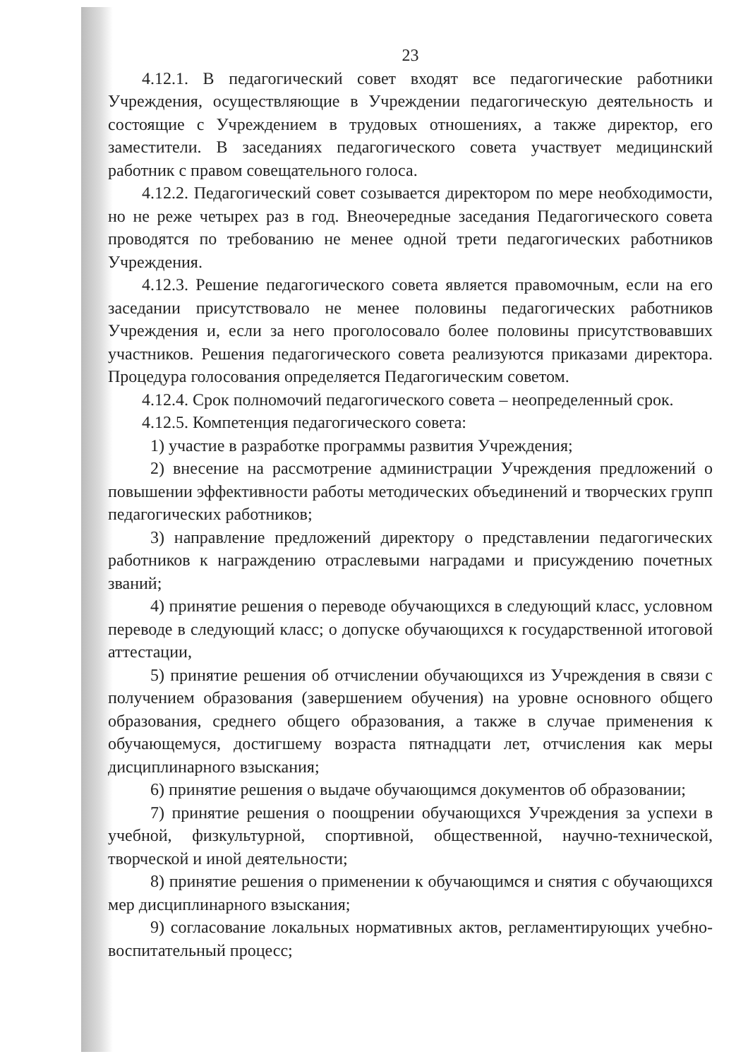23
4.12.1. В педагогический совет входят все педагогические работники Учреждения, осуществляющие в Учреждении педагогическую деятельность и состоящие с Учреждением в трудовых отношениях, а также директор, его заместители. В заседаниях педагогического совета участвует медицинский работник с правом совещательного голоса.
4.12.2. Педагогический совет созывается директором по мере необходимости, но не реже четырех раз в год. Внеочередные заседания Педагогического совета проводятся по требованию не менее одной трети педагогических работников Учреждения.
4.12.3. Решение педагогического совета является правомочным, если на его заседании присутствовало не менее половины педагогических работников Учреждения и, если за него проголосовало более половины присутствовавших участников. Решения педагогического совета реализуются приказами директора. Процедура голосования определяется Педагогическим советом.
4.12.4. Срок полномочий педагогического совета – неопределенный срок.
4.12.5. Компетенция педагогического совета:
1) участие в разработке программы развития Учреждения;
2) внесение на рассмотрение администрации Учреждения предложений о повышении эффективности работы методических объединений и творческих групп педагогических работников;
3) направление предложений директору о представлении педагогических работников к награждению отраслевыми наградами и присуждению почетных званий;
4) принятие решения о переводе обучающихся в следующий класс, условном переводе в следующий класс; о допуске обучающихся к государственной итоговой аттестации,
5) принятие решения об отчислении обучающихся из Учреждения в связи с получением образования (завершением обучения) на уровне основного общего образования, среднего общего образования, а также в случае применения к обучающемуся, достигшему возраста пятнадцати лет, отчисления как меры дисциплинарного взыскания;
6) принятие решения о выдаче обучающимся документов об образовании;
7) принятие решения о поощрении обучающихся Учреждения за успехи в учебной, физкультурной, спортивной, общественной, научно-технической, творческой и иной деятельности;
8) принятие решения о применении к обучающимся и снятия с обучающихся мер дисциплинарного взыскания;
9) согласование локальных нормативных актов, регламентирующих учебно-воспитательный процесс;